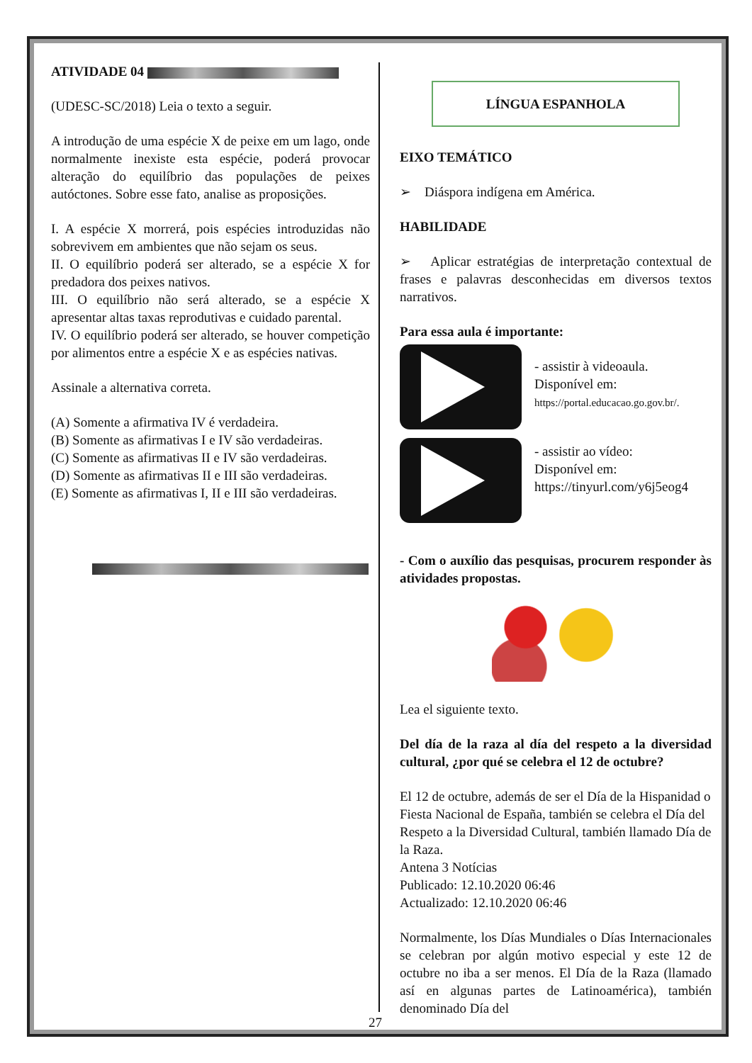ATIVIDADE 04
(UDESC-SC/2018) Leia o texto a seguir.
A introdução de uma espécie X de peixe em um lago, onde normalmente inexiste esta espécie, poderá provocar alteração do equilíbrio das populações de peixes autóctones. Sobre esse fato, analise as proposições.
I. A espécie X morrerá, pois espécies introduzidas não sobrevivem em ambientes que não sejam os seus.
II. O equilíbrio poderá ser alterado, se a espécie X for predadora dos peixes nativos.
III. O equilíbrio não será alterado, se a espécie X apresentar altas taxas reprodutivas e cuidado parental.
IV. O equilíbrio poderá ser alterado, se houver competição por alimentos entre a espécie X e as espécies nativas.
Assinale a alternativa correta.
(A) Somente a afirmativa IV é verdadeira.
(B) Somente as afirmativas I e IV são verdadeiras.
(C) Somente as afirmativas II e IV são verdadeiras.
(D) Somente as afirmativas II e III são verdadeiras.
(E) Somente as afirmativas I, II e III são verdadeiras.
LÍNGUA ESPANHOLA
EIXO TEMÁTICO
➢ Diáspora indígena em América.
HABILIDADE
➢ Aplicar estratégias de interpretação contextual de frases e palavras desconhecidas em diversos textos narrativos.
Para essa aula é importante:
- assistir à videoaula.
Disponível em:
https://portal.educacao.go.gov.br/.
- assistir ao vídeo:
Disponível em:
https://tinyurl.com/y6j5eog4
- Com o auxílio das pesquisas, procurem responder às atividades propostas.
Lea el siguiente texto.
Del día de la raza al día del respeto a la diversidad cultural, ¿por qué se celebra el 12 de octubre?
El 12 de octubre, además de ser el Día de la Hispanidad o Fiesta Nacional de España, también se celebra el Día del Respeto a la Diversidad Cultural, también llamado Día de la Raza.
Antena 3 Notícias
Publicado: 12.10.2020 06:46
Actualizado: 12.10.2020 06:46
Normalmente, los Días Mundiales o Días Internacionales se celebran por algún motivo especial y este 12 de octubre no iba a ser menos. El Día de la Raza (llamado así en algunas partes de Latinoamérica), también denominado Día del
27